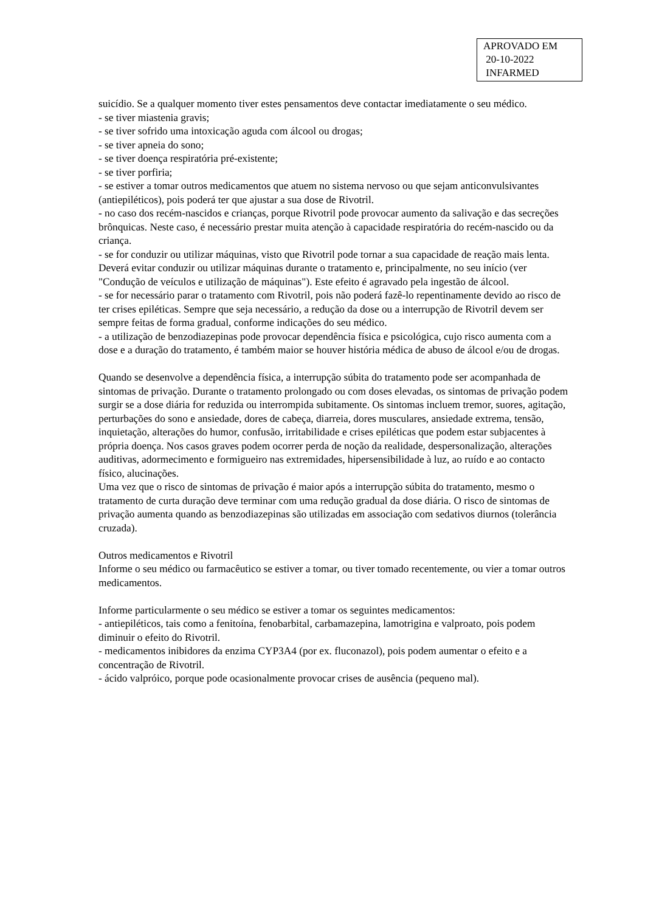APROVADO EM
20-10-2022
INFARMED
suicídio. Se a qualquer momento tiver estes pensamentos deve contactar imediatamente o seu médico.
- se tiver miastenia gravis;
- se tiver sofrido uma intoxicação aguda com álcool ou drogas;
- se tiver apneia do sono;
- se tiver doença respiratória pré-existente;
- se tiver porfiria;
- se estiver a tomar outros medicamentos que atuem no sistema nervoso ou que sejam anticonvulsivantes (antiepiléticos), pois poderá ter que ajustar a sua dose de Rivotril.
- no caso dos recém-nascidos e crianças, porque Rivotril pode provocar aumento da salivação e das secreções brônquicas. Neste caso, é necessário prestar muita atenção à capacidade respiratória do recém-nascido ou da criança.
- se for conduzir ou utilizar máquinas, visto que Rivotril pode tornar a sua capacidade de reação mais lenta. Deverá evitar conduzir ou utilizar máquinas durante o tratamento e, principalmente, no seu início (ver "Condução de veículos e utilização de máquinas"). Este efeito é agravado pela ingestão de álcool.
- se for necessário parar o tratamento com Rivotril, pois não poderá fazê-lo repentinamente devido ao risco de ter crises epiléticas. Sempre que seja necessário, a redução da dose ou a interrupção de Rivotril devem ser sempre feitas de forma gradual, conforme indicações do seu médico.
- a utilização de benzodiazepinas pode provocar dependência física e psicológica, cujo risco aumenta com a dose e a duração do tratamento, é também maior se houver história médica de abuso de álcool e/ou de drogas.
Quando se desenvolve a dependência física, a interrupção súbita do tratamento pode ser acompanhada de sintomas de privação. Durante o tratamento prolongado ou com doses elevadas, os sintomas de privação podem surgir se a dose diária for reduzida ou interrompida subitamente. Os sintomas incluem tremor, suores, agitação, perturbações do sono e ansiedade, dores de cabeça, diarreia, dores musculares, ansiedade extrema, tensão, inquietação, alterações do humor, confusão, irritabilidade e crises epiléticas que podem estar subjacentes à própria doença. Nos casos graves podem ocorrer perda de noção da realidade, despersonalização, alterações auditivas, adormecimento e formigueiro nas extremidades, hipersensibilidade à luz, ao ruído e ao contacto físico, alucinações.
Uma vez que o risco de sintomas de privação é maior após a interrupção súbita do tratamento, mesmo o tratamento de curta duração deve terminar com uma redução gradual da dose diária. O risco de sintomas de privação aumenta quando as benzodiazepinas são utilizadas em associação com sedativos diurnos (tolerância cruzada).
Outros medicamentos e Rivotril
Informe o seu médico ou farmacêutico se estiver a tomar, ou tiver tomado recentemente, ou vier a tomar outros medicamentos.
Informe particularmente o seu médico se estiver a tomar os seguintes medicamentos:
- antiepiléticos, tais como a fenitoína, fenobarbital, carbamazepina, lamotrigina e valproato, pois podem diminuir o efeito do Rivotril.
- medicamentos inibidores da enzima CYP3A4 (por ex. fluconazol), pois podem aumentar o efeito e a concentração de Rivotril.
- ácido valpróico, porque pode ocasionalmente provocar crises de ausência (pequeno mal).